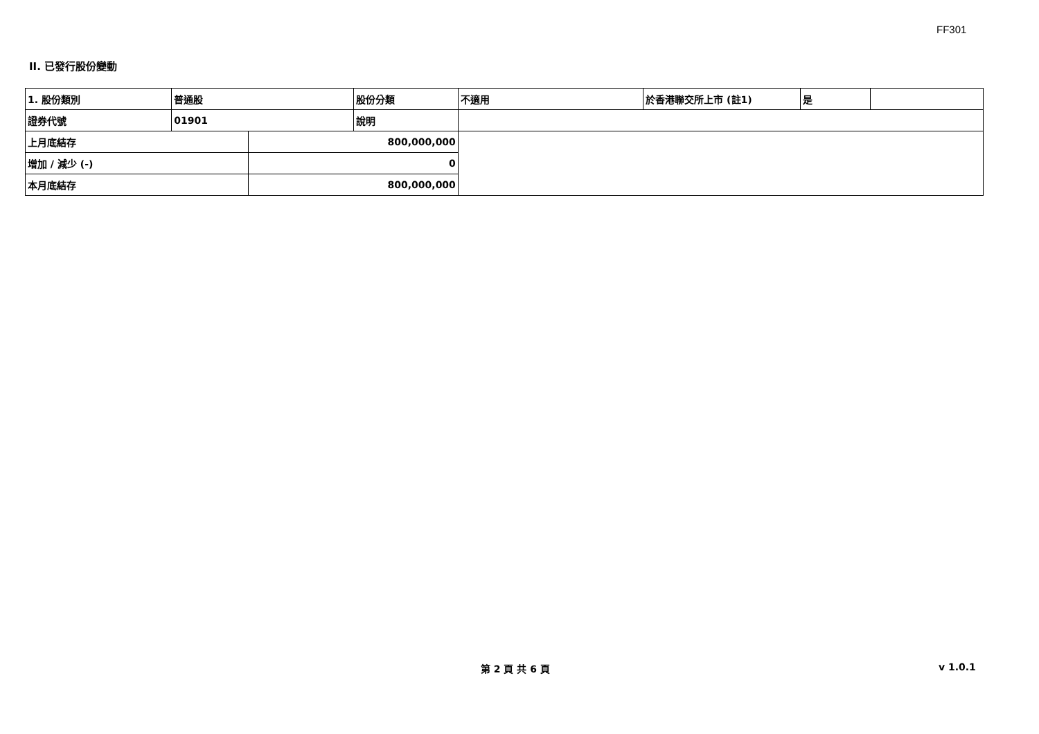FF301
II. 已發行股份變動
| 1. 股份類別 | 普通股 | | 股份分類 | 不適用 | 於香港聯交所上市 (註1) | 是 | |
| 證券代號 | 01901 | | 說明 | | | | |
| 上月底結存 | | 800,000,000 | | | | | |
| 增加 / 減少 (-) | | 0 | | | | | |
| 本月底結存 | | 800,000,000 | | | | | |
第 2 頁 共 6 頁 v 1.0.1